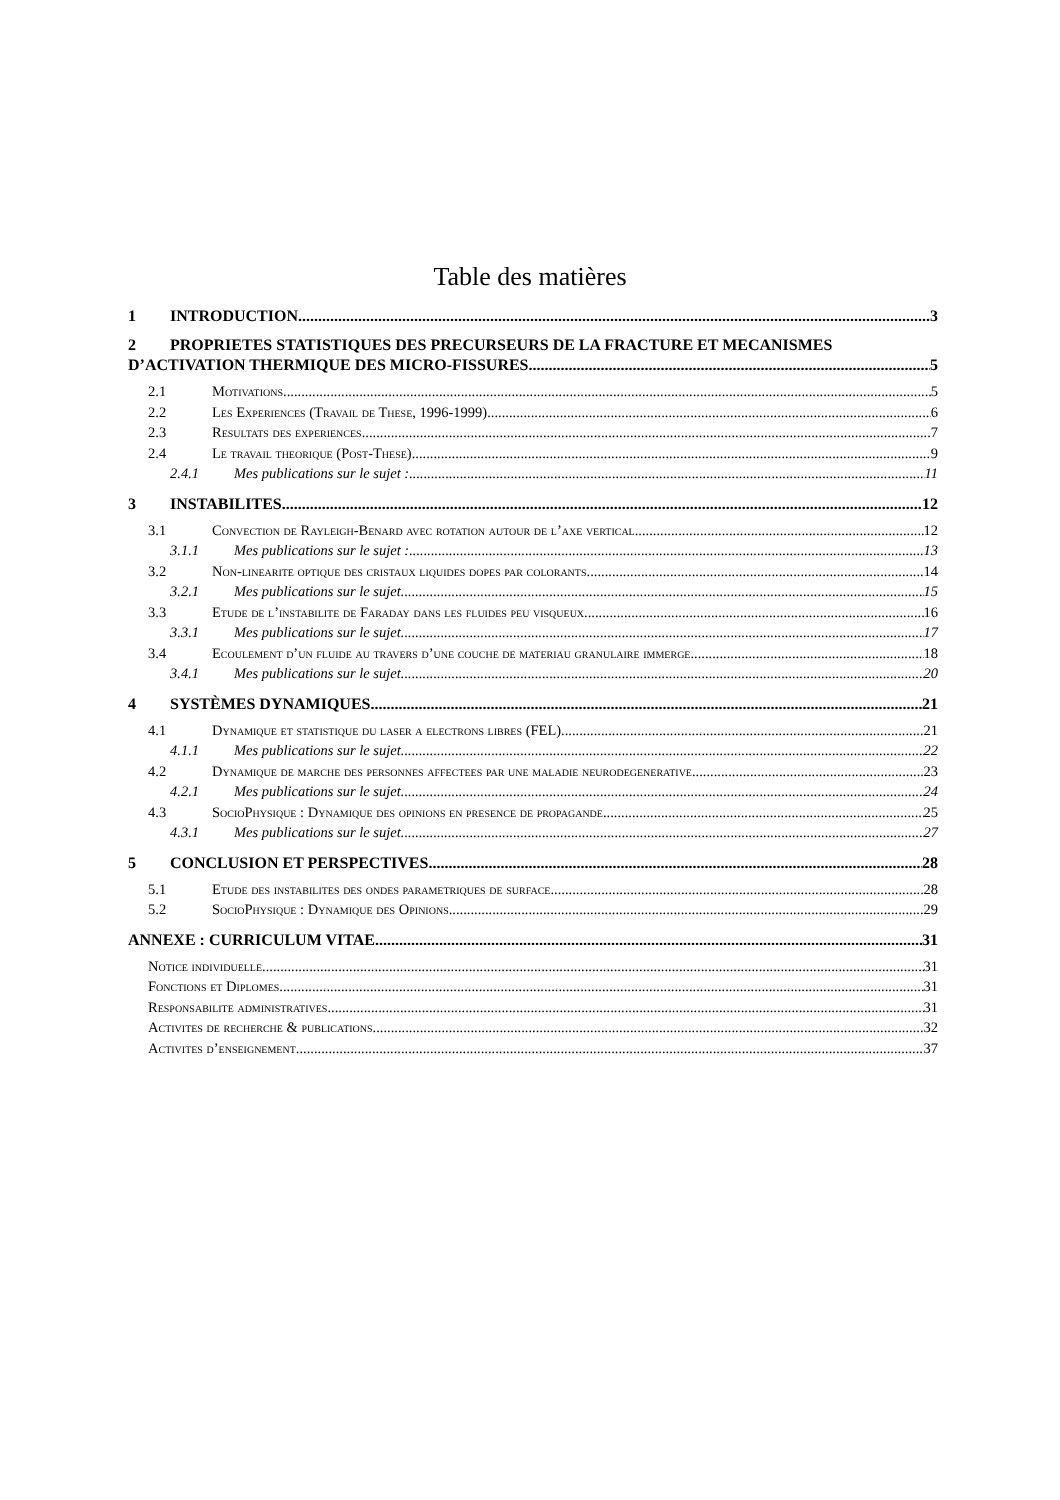Table des matières
1 INTRODUCTION 3
2 PROPRIETES STATISTIQUES DES PRECURSEURS DE LA FRACTURE ET MECANISMES
D’ACTIVATION THERMIQUE DES MICRO-FISSURES. 5
2.1 Motivations 5
2.2 Les Experiences (Travail de These, 1996-1999) 6
2.3 Resultats des experiences 7
2.4 Le travail theorique (Post-These) 9
2.4.1 Mes publications sur le sujet : 11
3 INSTABILITES 12
3.1 Convection de Rayleigh-Benard avec rotation autour de l’axe vertical 12
3.1.1 Mes publications sur le sujet : 13
3.2 Non-linearite optique des cristaux liquides dopes par colorants 14
3.2.1 Mes publications sur le sujet 15
3.3 Etude de l’instabilite de Faraday dans les fluides peu visqueux 16
3.3.1 Mes publications sur le sujet 17
3.4 Ecoulement d’un fluide au travers d’une couche de materiau granulaire immerge 18
3.4.1 Mes publications sur le sujet 20
4 SYSTÈMES DYNAMIQUES 21
4.1 Dynamique et statistique du laser a electrons libres (FEL) 21
4.1.1 Mes publications sur le sujet 22
4.2 Dynamique de marche des personnes affectees par une maladie neurodegenerative 23
4.2.1 Mes publications sur le sujet 24
4.3 SocioPhysique : Dynamique des opinions en presence de propagande 25
4.3.1 Mes publications sur le sujet 27
5 CONCLUSION ET PERSPECTIVES 28
5.1 Etude des instabilites des ondes parametriques de surface 28
5.2 SocioPhysique : Dynamique des Opinions 29
ANNEXE : CURRICULUM VITAE 31
Notice individuelle 31
Fonctions et Diplomes 31
Responsabilite administratives 31
Activites de recherche & publications 32
Activites d’enseignement 37